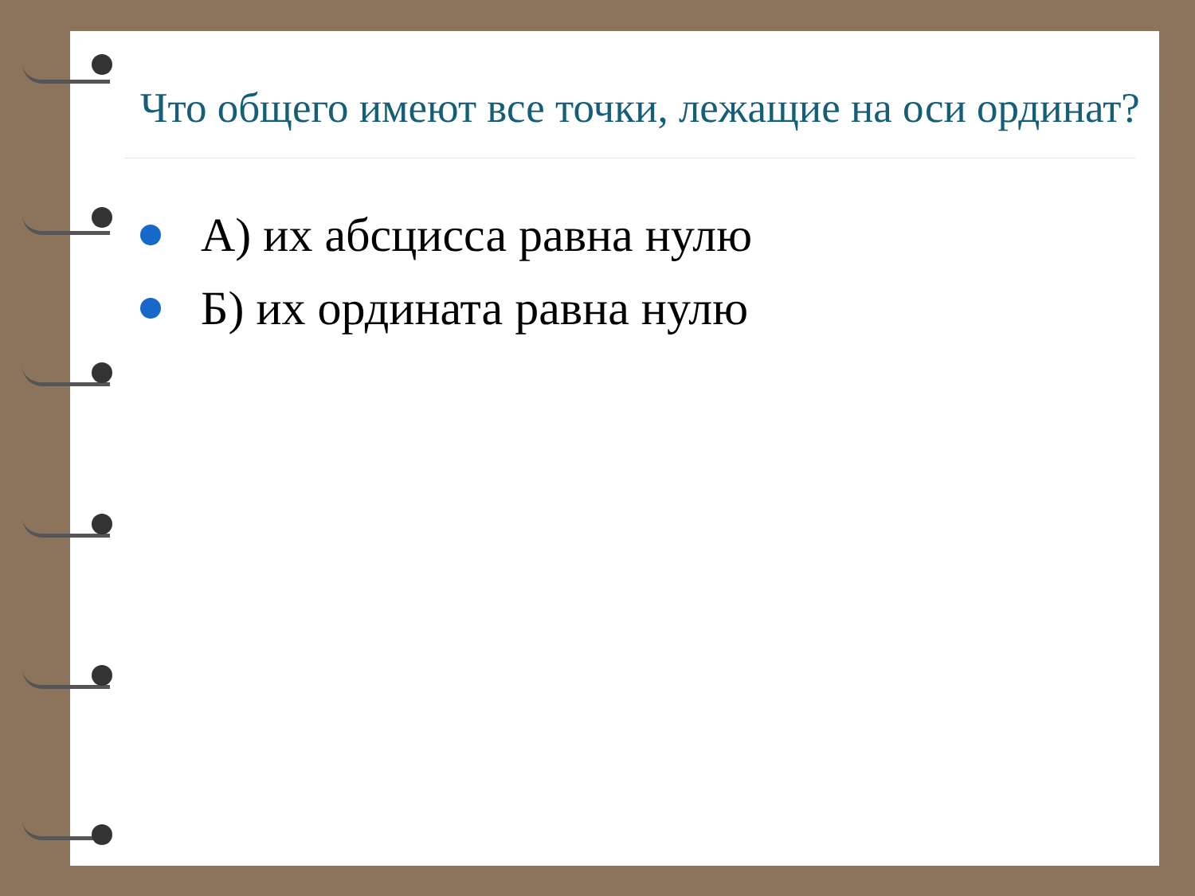Что общего имеют все точки, лежащие на оси ординат?
А) их абсцисса равна нулю
Б) их ордината равна нулю